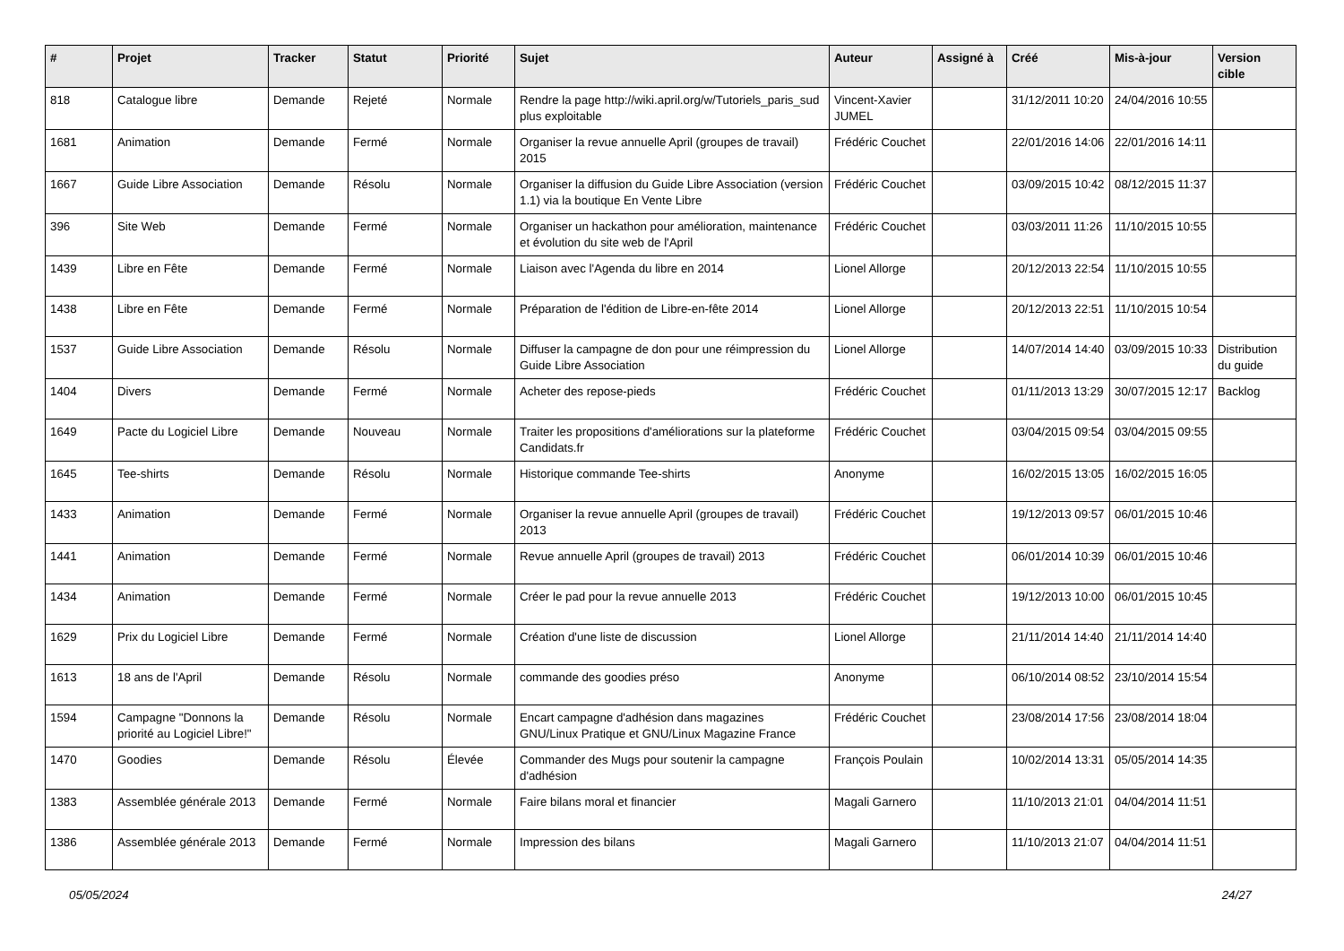| # | Projet | Tracker | Statut | Priorité | Sujet | Auteur | Assigné à | Créé | Mis-à-jour | Version cible |
| --- | --- | --- | --- | --- | --- | --- | --- | --- | --- | --- |
| 818 | Catalogue libre | Demande | Rejeté | Normale | Rendre la page http://wiki.april.org/w/Tutoriels_paris_sud plus exploitable | Vincent-Xavier JUMEL | | 31/12/2011 10:20 | 24/04/2016 10:55 | |
| 1681 | Animation | Demande | Fermé | Normale | Organiser la revue annuelle April (groupes de travail) 2015 | Frédéric Couchet | | 22/01/2016 14:06 | 22/01/2016 14:11 | |
| 1667 | Guide Libre Association | Demande | Résolu | Normale | Organiser la diffusion du Guide Libre Association (version 1.1) via la boutique En Vente Libre | Frédéric Couchet | | 03/09/2015 10:42 | 08/12/2015 11:37 | |
| 396 | Site Web | Demande | Fermé | Normale | Organiser un hackathon pour amélioration, maintenance et évolution du site web de l'April | Frédéric Couchet | | 03/03/2011 11:26 | 11/10/2015 10:55 | |
| 1439 | Libre en Fête | Demande | Fermé | Normale | Liaison avec l'Agenda du libre en 2014 | Lionel Allorge | | 20/12/2013 22:54 | 11/10/2015 10:55 | |
| 1438 | Libre en Fête | Demande | Fermé | Normale | Préparation de l'édition de Libre-en-fête 2014 | Lionel Allorge | | 20/12/2013 22:51 | 11/10/2015 10:54 | |
| 1537 | Guide Libre Association | Demande | Résolu | Normale | Diffuser la campagne de don pour une réimpression du Guide Libre Association | Lionel Allorge | | 14/07/2014 14:40 | 03/09/2015 10:33 | Distribution du guide |
| 1404 | Divers | Demande | Fermé | Normale | Acheter des repose-pieds | Frédéric Couchet | | 01/11/2013 13:29 | 30/07/2015 12:17 | Backlog |
| 1649 | Pacte du Logiciel Libre | Demande | Nouveau | Normale | Traiter les propositions d'améliorations sur la plateforme Candidats.fr | Frédéric Couchet | | 03/04/2015 09:54 | 03/04/2015 09:55 | |
| 1645 | Tee-shirts | Demande | Résolu | Normale | Historique commande Tee-shirts | Anonyme | | 16/02/2015 13:05 | 16/02/2015 16:05 | |
| 1433 | Animation | Demande | Fermé | Normale | Organiser la revue annuelle April (groupes de travail) 2013 | Frédéric Couchet | | 19/12/2013 09:57 | 06/01/2015 10:46 | |
| 1441 | Animation | Demande | Fermé | Normale | Revue annuelle April (groupes de travail) 2013 | Frédéric Couchet | | 06/01/2014 10:39 | 06/01/2015 10:46 | |
| 1434 | Animation | Demande | Fermé | Normale | Créer le pad pour la revue annuelle 2013 | Frédéric Couchet | | 19/12/2013 10:00 | 06/01/2015 10:45 | |
| 1629 | Prix du Logiciel Libre | Demande | Fermé | Normale | Création d'une liste de discussion | Lionel Allorge | | 21/11/2014 14:40 | 21/11/2014 14:40 | |
| 1613 | 18 ans de l'April | Demande | Résolu | Normale | commande des goodies préso | Anonyme | | 06/10/2014 08:52 | 23/10/2014 15:54 | |
| 1594 | Campagne "Donnons la priorité au Logiciel Libre!" | Demande | Résolu | Normale | Encart campagne d'adhésion dans magazines GNU/Linux Pratique et GNU/Linux Magazine France | Frédéric Couchet | | 23/08/2014 17:56 | 23/08/2014 18:04 | |
| 1470 | Goodies | Demande | Résolu | Élevée | Commander des Mugs pour soutenir la campagne d'adhésion | François Poulain | | 10/02/2014 13:31 | 05/05/2014 14:35 | |
| 1383 | Assemblée générale 2013 | Demande | Fermé | Normale | Faire bilans moral et financier | Magali Garnero | | 11/10/2013 21:01 | 04/04/2014 11:51 | |
| 1386 | Assemblée générale 2013 | Demande | Fermé | Normale | Impression des bilans | Magali Garnero | | 11/10/2013 21:07 | 04/04/2014 11:51 | |
05/05/2024 24/27